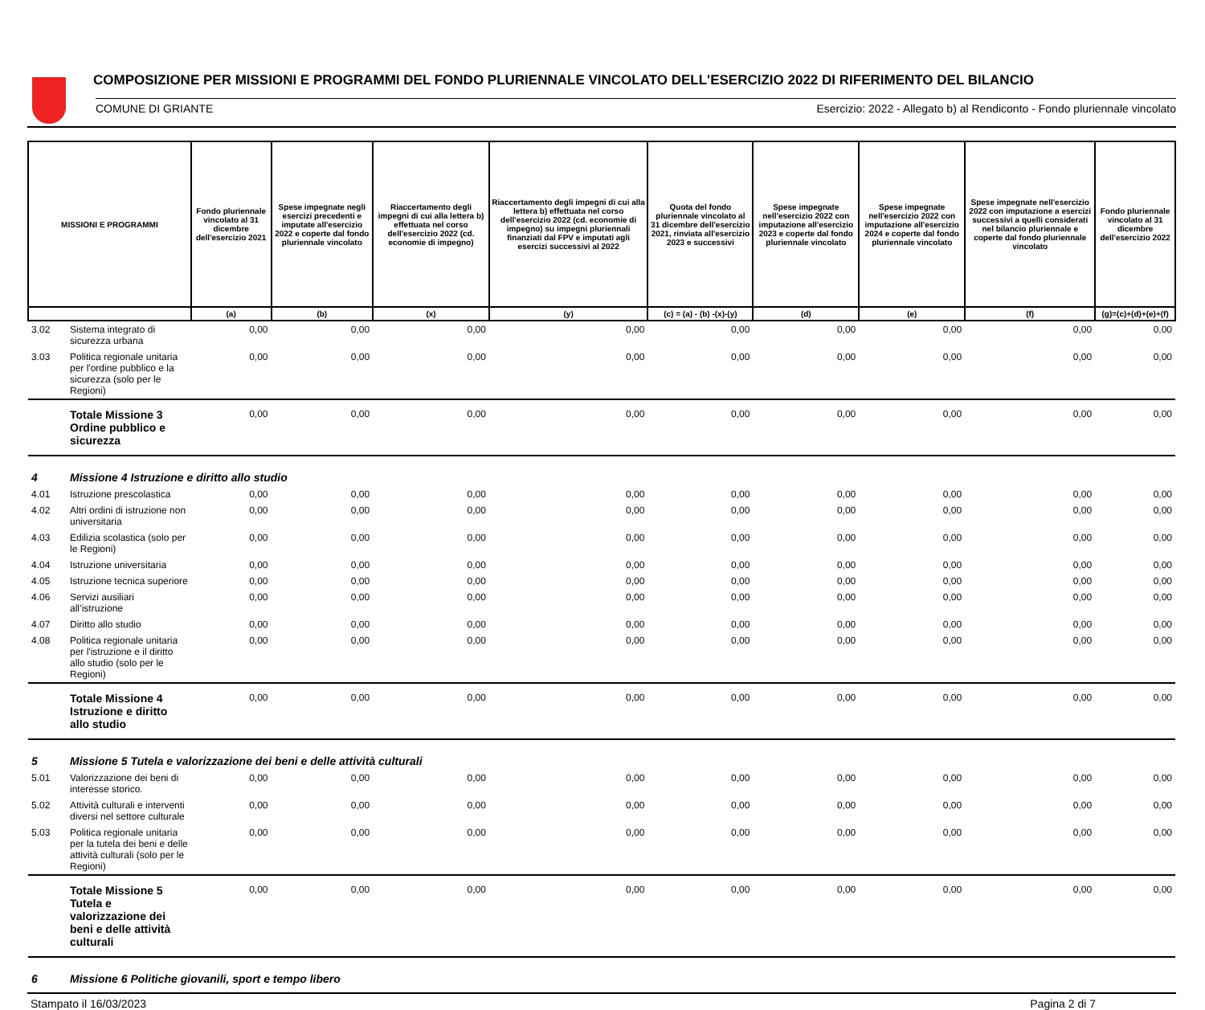COMPOSIZIONE PER MISSIONI E PROGRAMMI DEL FONDO PLURIENNALE VINCOLATO DELL'ESERCIZIO 2022 DI RIFERIMENTO DEL BILANCIO
COMUNE DI GRIANTE Esercizio: 2022 - Allegato b) al Rendiconto - Fondo pluriennale vincolato
| MISSIONI E PROGRAMMI | | Fondo pluriennale vincolato al 31 dicembre dell'esercizio 2021 | Spese impegnate negli esercizi precedenti e imputate all'esercizio 2022 e coperte dal fondo pluriennale vincolato | Riaccertamento degli impegni di cui alla lettera b) effettuata nel corso dell'esercizio 2022 (cd. economie di impegno) | Riaccertamento degli impegni di cui alla lettera b) effettuata nel corso dell'esercizio 2022 (cd. economie di impegno) su impegni pluriennali finanziati dal FPV e imputati agli esercizi successivi al 2022 | Quota del fondo pluriennale vincolato al 31 dicembre dell'esercizio 2021, rinviata all'esercizio 2023 e successivi | Spese impegnate nell'esercizio 2022 con imputazione all'esercizio 2023 e coperte dal fondo pluriennale vincolato | Spese impegnate nell'esercizio 2022 con imputazione all'esercizio 2024 e coperte dal fondo pluriennale vincolato | Spese impegnate nell'esercizio 2022 con imputazione a esercizi successivi a quelli considerati nel bilancio pluriennale e coperte dal fondo pluriennale vincolato | Fondo pluriennale vincolato al 31 dicembre dell'esercizio 2022 |
| --- | --- | --- | --- | --- | --- | --- | --- | --- | --- | --- |
| | | (a) | (b) | (x) | (y) | (c) = (a) - (b) -(x)-(y) | (d) | (e) | (f) | (g)=(c)+(d)+(e)+(f) |
| 3.02 | Sistema integrato di sicurezza urbana | 0,00 | 0,00 | 0,00 | 0,00 | 0,00 | 0,00 | 0,00 | 0,00 | 0,00 |
| 3.03 | Politica regionale unitaria per l'ordine pubblico e la sicurezza (solo per le Regioni) | 0,00 | 0,00 | 0,00 | 0,00 | 0,00 | 0,00 | 0,00 | 0,00 | 0,00 |
| | Totale Missione 3 Ordine pubblico e sicurezza | 0,00 | 0,00 | 0,00 | 0,00 | 0,00 | 0,00 | 0,00 | 0,00 | 0,00 |
| 4 | Missione 4 Istruzione e diritto allo studio | | | | | | | | | |
| 4.01 | Istruzione prescolastica | 0,00 | 0,00 | 0,00 | 0,00 | 0,00 | 0,00 | 0,00 | 0,00 | 0,00 |
| 4.02 | Altri ordini di istruzione non universitaria | 0,00 | 0,00 | 0,00 | 0,00 | 0,00 | 0,00 | 0,00 | 0,00 | 0,00 |
| 4.03 | Edilizia scolastica (solo per le Regioni) | 0,00 | 0,00 | 0,00 | 0,00 | 0,00 | 0,00 | 0,00 | 0,00 | 0,00 |
| 4.04 | Istruzione universitaria | 0,00 | 0,00 | 0,00 | 0,00 | 0,00 | 0,00 | 0,00 | 0,00 | 0,00 |
| 4.05 | Istruzione tecnica superiore | 0,00 | 0,00 | 0,00 | 0,00 | 0,00 | 0,00 | 0,00 | 0,00 | 0,00 |
| 4.06 | Servizi ausiliari all’istruzione | 0,00 | 0,00 | 0,00 | 0,00 | 0,00 | 0,00 | 0,00 | 0,00 | 0,00 |
| 4.07 | Diritto allo studio | 0,00 | 0,00 | 0,00 | 0,00 | 0,00 | 0,00 | 0,00 | 0,00 | 0,00 |
| 4.08 | Politica regionale unitaria per l'istruzione e il diritto allo studio (solo per le Regioni) | 0,00 | 0,00 | 0,00 | 0,00 | 0,00 | 0,00 | 0,00 | 0,00 | 0,00 |
| | Totale Missione 4 Istruzione e diritto allo studio | 0,00 | 0,00 | 0,00 | 0,00 | 0,00 | 0,00 | 0,00 | 0,00 | 0,00 |
| 5 | Missione 5 Tutela e valorizzazione dei beni e delle attività culturali | | | | | | | | | |
| 5.01 | Valorizzazione dei beni di interesse storico. | 0,00 | 0,00 | 0,00 | 0,00 | 0,00 | 0,00 | 0,00 | 0,00 | 0,00 |
| 5.02 | Attività culturali e interventi diversi nel settore culturale | 0,00 | 0,00 | 0,00 | 0,00 | 0,00 | 0,00 | 0,00 | 0,00 | 0,00 |
| 5.03 | Politica regionale unitaria per la tutela dei beni e delle attività culturali (solo per le Regioni) | 0,00 | 0,00 | 0,00 | 0,00 | 0,00 | 0,00 | 0,00 | 0,00 | 0,00 |
| | Totale Missione 5 Tutela e valorizzazione dei beni e delle attività culturali | 0,00 | 0,00 | 0,00 | 0,00 | 0,00 | 0,00 | 0,00 | 0,00 | 0,00 |
| 6 | Missione 6 Politiche giovanili, sport e tempo libero | | | | | | | | | |
Stampato il 16/03/2023 Pagina 2 di 7